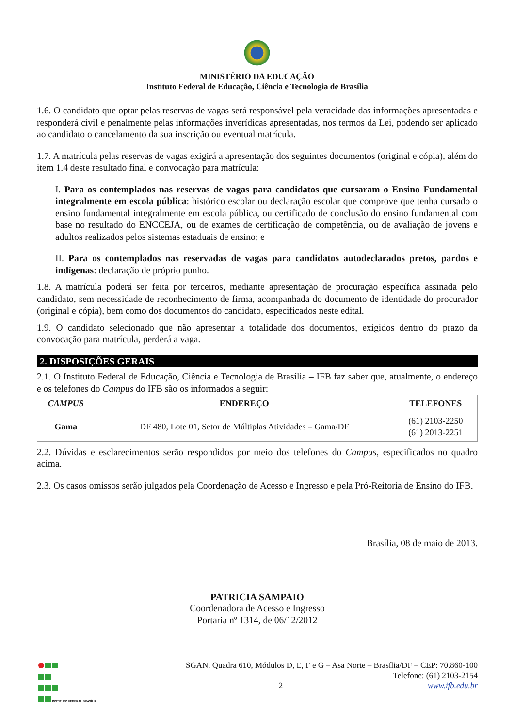MINISTÉRIO DA EDUCAÇÃO
Instituto Federal de Educação, Ciência e Tecnologia de Brasília
1.6. O candidato que optar pelas reservas de vagas será responsável pela veracidade das informações apresentadas e responderá civil e penalmente pelas informações inverídicas apresentadas, nos termos da Lei, podendo ser aplicado ao candidato o cancelamento da sua inscrição ou eventual matrícula.
1.7. A matrícula pelas reservas de vagas exigirá a apresentação dos seguintes documentos (original e cópia), além do item 1.4 deste resultado final e convocação para matrícula:
I. Para os contemplados nas reservas de vagas para candidatos que cursaram o Ensino Fundamental integralmente em escola pública: histórico escolar ou declaração escolar que comprove que tenha cursado o ensino fundamental integralmente em escola pública, ou certificado de conclusão do ensino fundamental com base no resultado do ENCCEJA, ou de exames de certificação de competência, ou de avaliação de jovens e adultos realizados pelos sistemas estaduais de ensino; e
II. Para os contemplados nas reservadas de vagas para candidatos autodeclarados pretos, pardos e indígenas: declaração de próprio punho.
1.8. A matrícula poderá ser feita por terceiros, mediante apresentação de procuração específica assinada pelo candidato, sem necessidade de reconhecimento de firma, acompanhada do documento de identidade do procurador (original e cópia), bem como dos documentos do candidato, especificados neste edital.
1.9. O candidato selecionado que não apresentar a totalidade dos documentos, exigidos dentro do prazo da convocação para matrícula, perderá a vaga.
2. DISPOSIÇÕES GERAIS
2.1. O Instituto Federal de Educação, Ciência e Tecnologia de Brasília – IFB faz saber que, atualmente, o endereço e os telefones do Campus do IFB são os informados a seguir:
| CAMPUS | ENDEREÇO | TELEFONES |
| --- | --- | --- |
| Gama | DF 480, Lote 01, Setor de Múltiplas Atividades – Gama/DF | (61) 2103-2250 (61) 2013-2251 |
2.2. Dúvidas e esclarecimentos serão respondidos por meio dos telefones do Campus, especificados no quadro acima.
2.3. Os casos omissos serão julgados pela Coordenação de Acesso e Ingresso e pela Pró-Reitoria de Ensino do IFB.
Brasília, 08 de maio de 2013.
PATRICIA SAMPAIO
Coordenadora de Acesso e Ingresso
Portaria nº 1314, de 06/12/2012
INSTITUTO FEDERAL BRASÍLIA
SGAN, Quadra 610, Módulos D, E, F e G – Asa Norte – Brasília/DF – CEP: 70.860-100
Telefone: (61) 2103-2154
2 www.ifb.edu.br